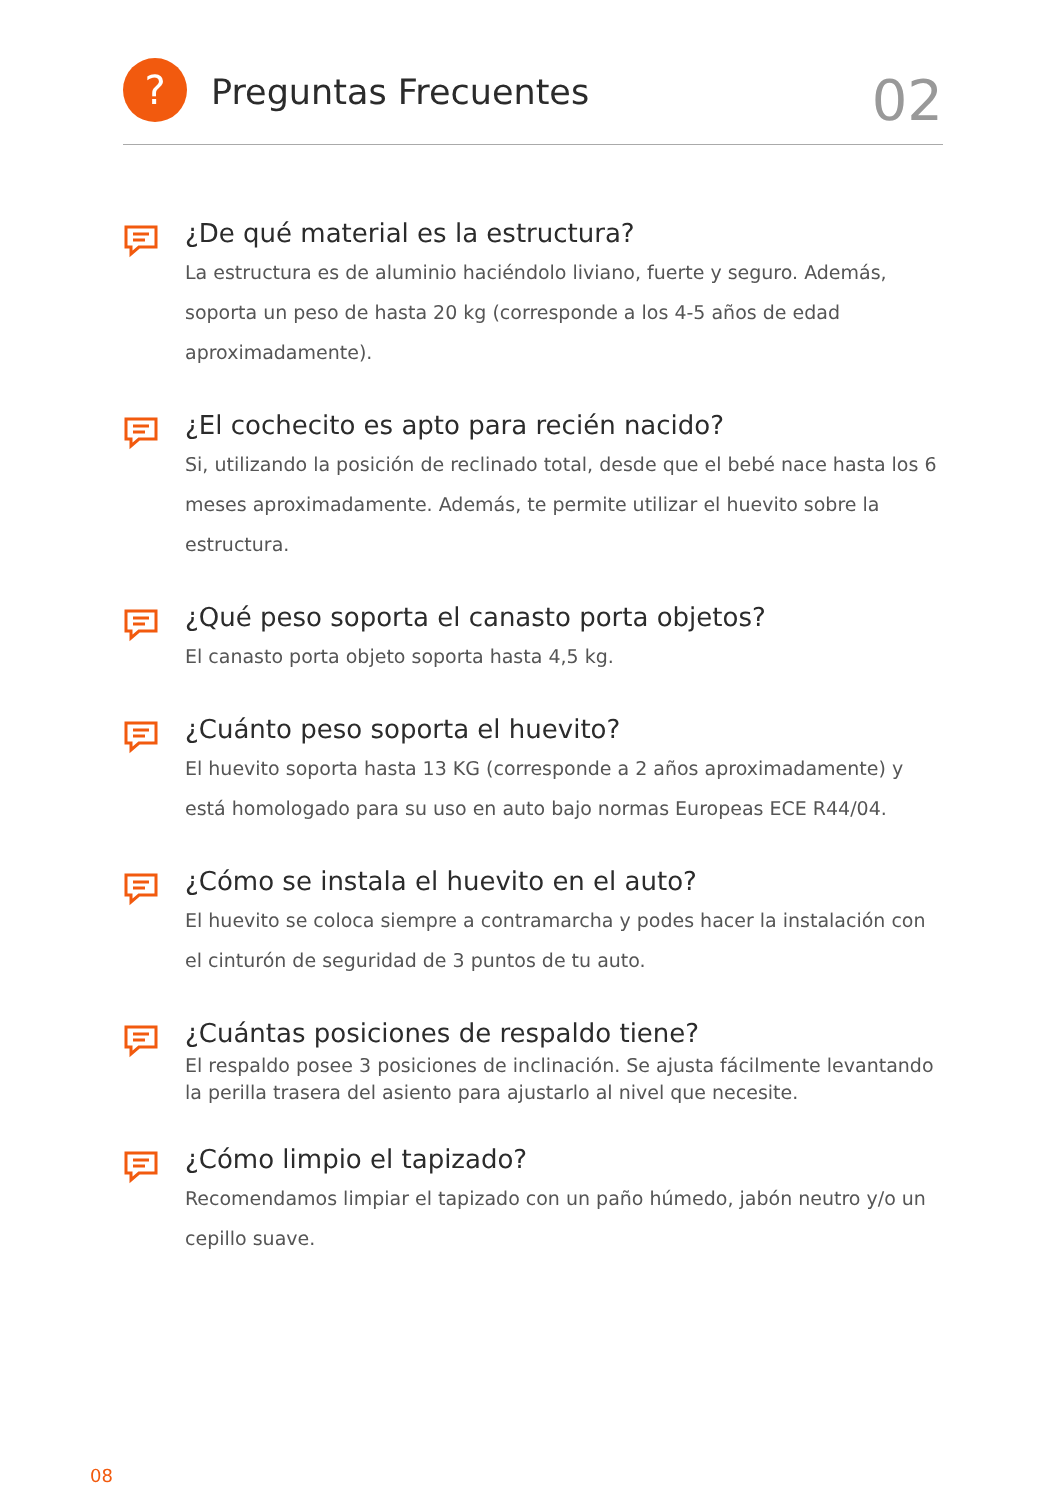?
Preguntas Frecuentes
02
¿De qué material es la estructura?
La estructura es de aluminio haciéndolo liviano, fuerte y seguro. Además, soporta un peso de hasta 20 kg (corresponde a los 4-5 años de edad aproximadamente).
¿El cochecito es apto para recién nacido?
Si, utilizando la posición de reclinado total, desde que el bebé nace hasta los 6 meses aproximadamente. Además, te permite utilizar el huevito sobre la estructura.
¿Qué peso soporta el canasto porta objetos?
El canasto porta objeto soporta hasta 4,5 kg.
¿Cuánto peso soporta el huevito?
El huevito soporta hasta 13 KG (corresponde a 2 años aproximadamente) y está homologado para su uso en auto bajo normas Europeas ECE R44/04.
¿Cómo se instala el huevito en el auto?
El huevito se coloca siempre a contramarcha y podes hacer la instalación con el cinturón de seguridad de 3 puntos de tu auto.
¿Cuántas posiciones de respaldo tiene?
El respaldo posee 3 posiciones de inclinación. Se ajusta fácilmente levantando la perilla trasera del asiento para ajustarlo al nivel que necesite.
¿Cómo limpio el tapizado?
Recomendamos limpiar el tapizado con un paño húmedo, jabón neutro y/o un cepillo suave.
08